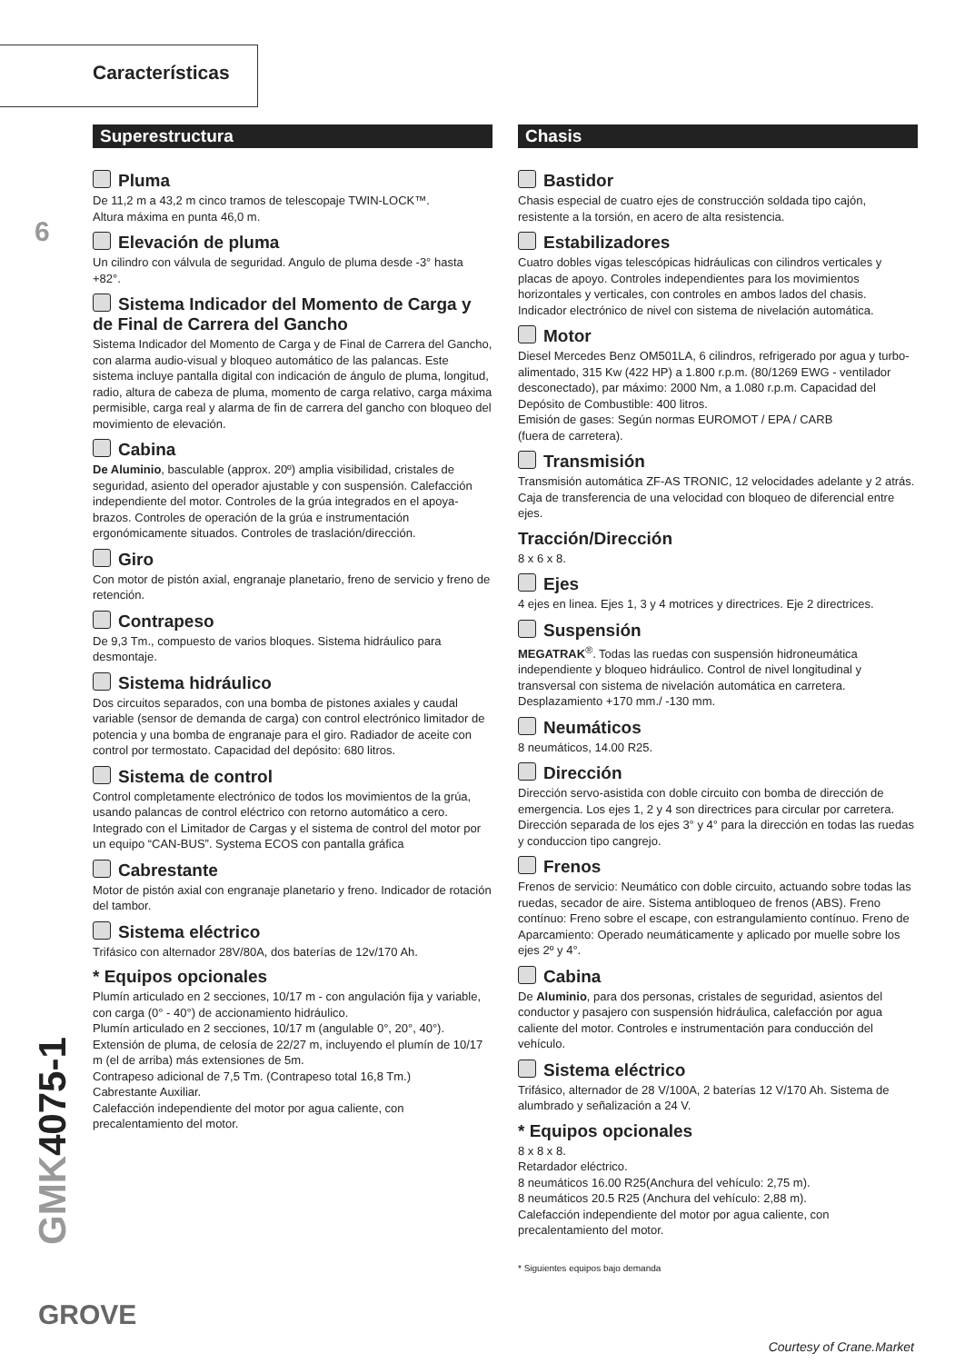Características
6
Superestructura
Pluma
De 11,2 m a 43,2 m cinco tramos de telescopaje TWIN-LOCK™.
Altura máxima en punta 46,0 m.
Elevación de pluma
Un cilindro con válvula de seguridad. Angulo de pluma desde -3° hasta +82°.
Sistema Indicador del Momento de Carga y de Final de Carrera del Gancho
Sistema Indicador del Momento de Carga y de Final de Carrera del Gancho, con alarma audio-visual y bloqueo automático de las palancas. Este sistema incluye pantalla digital con indicación de ángulo de pluma, longitud, radio, altura de cabeza de pluma, momento de carga relativo, carga máxima permisible, carga real y alarma de fin de carrera del gancho con bloqueo del movimiento de elevación.
Cabina
De Aluminio, basculable (approx. 20º) amplia visibilidad, cristales de seguridad, asiento del operador ajustable y con suspensión. Calefacción independiente del motor. Controles de la grúa integrados en el apoya-brazos. Controles de operación de la grúa e instrumentación ergonómicamente situados. Controles de traslación/dirección.
Giro
Con motor de pistón axial, engranaje planetario, freno de servicio y freno de retención.
Contrapeso
De 9,3 Tm., compuesto de varios bloques. Sistema hidráulico para desmontaje.
Sistema hidráulico
Dos circuitos separados, con una bomba de pistones axiales y caudal variable (sensor de demanda de carga) con control electrónico limitador de potencia y una bomba de engranaje para el giro. Radiador de aceite con control por termostato. Capacidad del depósito: 680 litros.
Sistema de control
Control completamente electrónico de todos los movimientos de la grúa, usando palancas de control eléctrico con retorno automático a cero. Integrado con el Limitador de Cargas y el sistema de control del motor por un equipo “CAN-BUS”. Systema ECOS con pantalla gráfica
Cabrestante
Motor de pistón axial con engranaje planetario y freno. Indicador de rotación del tambor.
Sistema eléctrico
Trifásico con alternador 28V/80A, dos baterías de 12v/170 Ah.
* Equipos opcionales
Plumín articulado en 2 secciones, 10/17 m - con angulación fija y variable, con carga (0° - 40°) de accionamiento hidráulico.
Plumín articulado en 2 secciones, 10/17 m (angulable 0°, 20°, 40°).
Extensión de pluma, de celosía de 22/27 m, incluyendo el plumín de 10/17 m (el de arriba) más extensiones de 5m.
Contrapeso adicional de 7,5 Tm. (Contrapeso total 16,8 Tm.)
Cabrestante Auxiliar.
Calefacción independiente del motor por agua caliente, con precalentamiento del motor.
Chasis
Bastidor
Chasis especial de cuatro ejes de construcción soldada tipo cajón, resistente a la torsión, en acero de alta resistencia.
Estabilizadores
Cuatro dobles vigas telescópicas hidráulicas con cilindros verticales y placas de apoyo. Controles independientes para los movimientos horizontales y verticales, con controles en ambos lados del chasis. Indicador electrónico de nivel con sistema de nivelación automática.
Motor
Diesel Mercedes Benz OM501LA, 6 cilindros, refrigerado por agua y turbo-alimentado, 315 Kw (422 HP) a 1.800 r.p.m. (80/1269 EWG - ventilador desconectado), par máximo: 2000 Nm, a 1.080 r.p.m. Capacidad del Depósito de Combustible: 400 litros.
Emisión de gases: Según normas EUROMOT / EPA / CARB
(fuera de carretera).
Transmisión
Transmisión automática ZF-AS TRONIC, 12 velocidades adelante y 2 atrás. Caja de transferencia de una velocidad con bloqueo de diferencial entre ejes.
Tracción/Dirección
8 x 6 x 8.
Ejes
4 ejes en linea. Ejes 1, 3 y 4 motrices y directrices. Eje 2 directrices.
Suspensión
MEGATRAK<sup>®</sup>. Todas las ruedas con suspensión hidroneumática independiente y bloqueo hidráulico. Control de nivel longitudinal y transversal con sistema de nivelación automática en carretera. Desplazamiento +170 mm./ -130 mm.
Neumáticos
8 neumáticos, 14.00 R25.
Dirección
Dirección servo-asistida con doble circuito con bomba de dirección de emergencia. Los ejes 1, 2 y 4 son directrices para circular por carretera. Dirección separada de los ejes 3° y 4° para la dirección en todas las ruedas y conduccion tipo cangrejo.
Frenos
Frenos de servicio: Neumático con doble circuito, actuando sobre todas las ruedas, secador de aire. Sistema antibloqueo de frenos (ABS). Freno contínuo: Freno sobre el escape, con estrangulamiento contínuo. Freno de Aparcamiento: Operado neumáticamente y aplicado por muelle sobre los ejes 2º y 4°.
Cabina
De Aluminio, para dos personas, cristales de seguridad, asientos del conductor y pasajero con suspensión hidráulica, calefacción por agua caliente del motor. Controles e instrumentación para conducción del vehículo.
Sistema eléctrico
Trifásico, alternador de 28 V/100A, 2 baterías 12 V/170 Ah. Sistema de alumbrado y señalización a 24 V.
* Equipos opcionales
8 x 8 x 8.
Retardador eléctrico.
8 neumáticos 16.00 R25(Anchura del vehículo: 2,75 m).
8 neumáticos 20.5 R25 (Anchura del vehículo: 2,88 m).
Calefacción independiente del motor por agua caliente, con precalentamiento del motor.
* Siguientes equipos bajo demanda
GMK4075-1
GROVE
Courtesy of Crane.Market